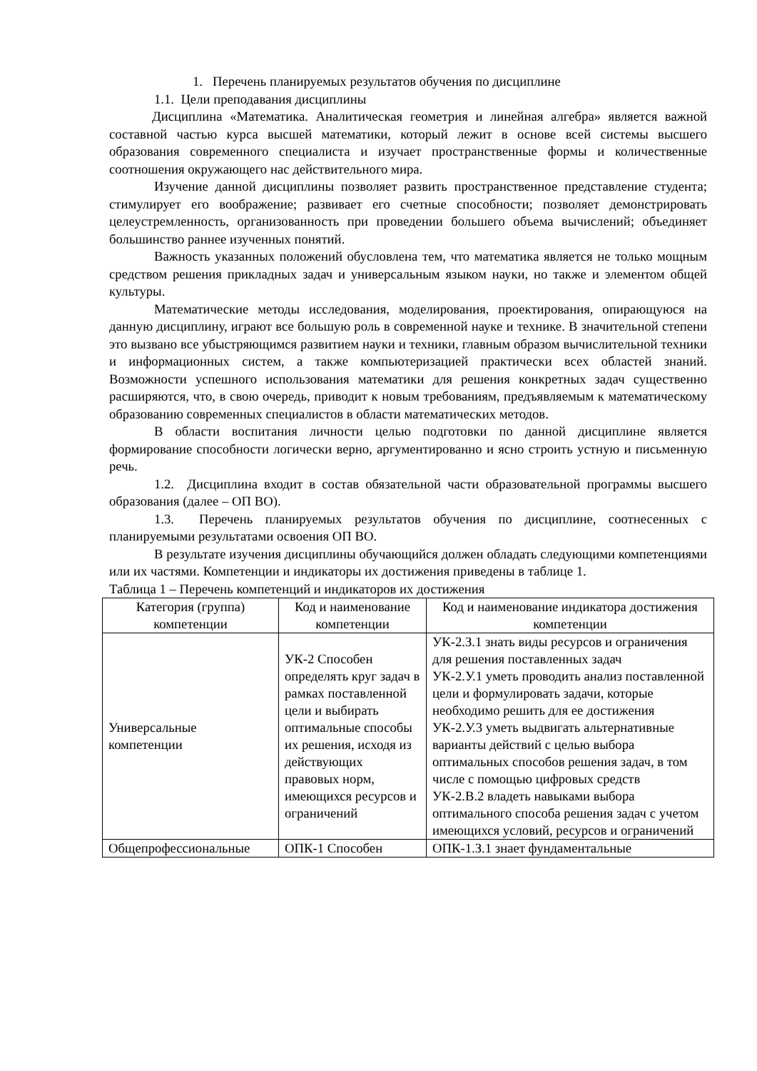1. Перечень планируемых результатов обучения по дисциплине
1.1. Цели преподавания дисциплины
Дисциплина «Математика. Аналитическая геометрия и линейная алгебра» является важной составной частью курса высшей математики, который лежит в основе всей системы высшего образования современного специалиста и изучает пространственные формы и количественные соотношения окружающего нас действительного мира.
Изучение данной дисциплины позволяет развить пространственное представление студента; стимулирует его воображение; развивает его счетные способности; позволяет демонстрировать целеустремленность, организованность при проведении большего объема вычислений; объединяет большинство раннее изученных понятий.
Важность указанных положений обусловлена тем, что математика является не только мощным средством решения прикладных задач и универсальным языком науки, но также и элементом общей культуры.
Математические методы исследования, моделирования, проектирования, опирающуюся на данную дисциплину, играют все большую роль в современной науке и технике. В значительной степени это вызвано все убыстряющимся развитием науки и техники, главным образом вычислительной техники и информационных систем, а также компьютеризацией практически всех областей знаний. Возможности успешного использования математики для решения конкретных задач существенно расширяются, что, в свою очередь, приводит к новым требованиям, предъявляемым к математическому образованию современных специалистов в области математических методов.
В области воспитания личности целью подготовки по данной дисциплине является формирование способности логически верно, аргументированно и ясно строить устную и письменную речь.
1.2. Дисциплина входит в состав обязательной части образовательной программы высшего образования (далее – ОП ВО).
1.3. Перечень планируемых результатов обучения по дисциплине, соотнесенных с планируемыми результатами освоения ОП ВО.
В результате изучения дисциплины обучающийся должен обладать следующими компетенциями или их частями. Компетенции и индикаторы их достижения приведены в таблице 1.
Таблица 1 – Перечень компетенций и индикаторов их достижения
| Категория (группа) компетенции | Код и наименование компетенции | Код и наименование индикатора достижения компетенции |
| --- | --- | --- |
| Универсальные компетенции | УК-2 Способен определять круг задач в рамках поставленной цели и выбирать оптимальные способы их решения, исходя из действующих правовых норм, имеющихся ресурсов и ограничений | УК-2.З.1 знать виды ресурсов и ограничения для решения поставленных задач УК-2.У.1 уметь проводить анализ поставленной цели и формулировать задачи, которые необходимо решить для ее достижения УК-2.У.3 уметь выдвигать альтернативные варианты действий с целью выбора оптимальных способов решения задач, в том числе с помощью цифровых средств УК-2.В.2 владеть навыками выбора оптимального способа решения задач с учетом имеющихся условий, ресурсов и ограничений |
| Общепрофессиональные | ОПК-1 Способен | ОПК-1.З.1 знает фундаментальные |